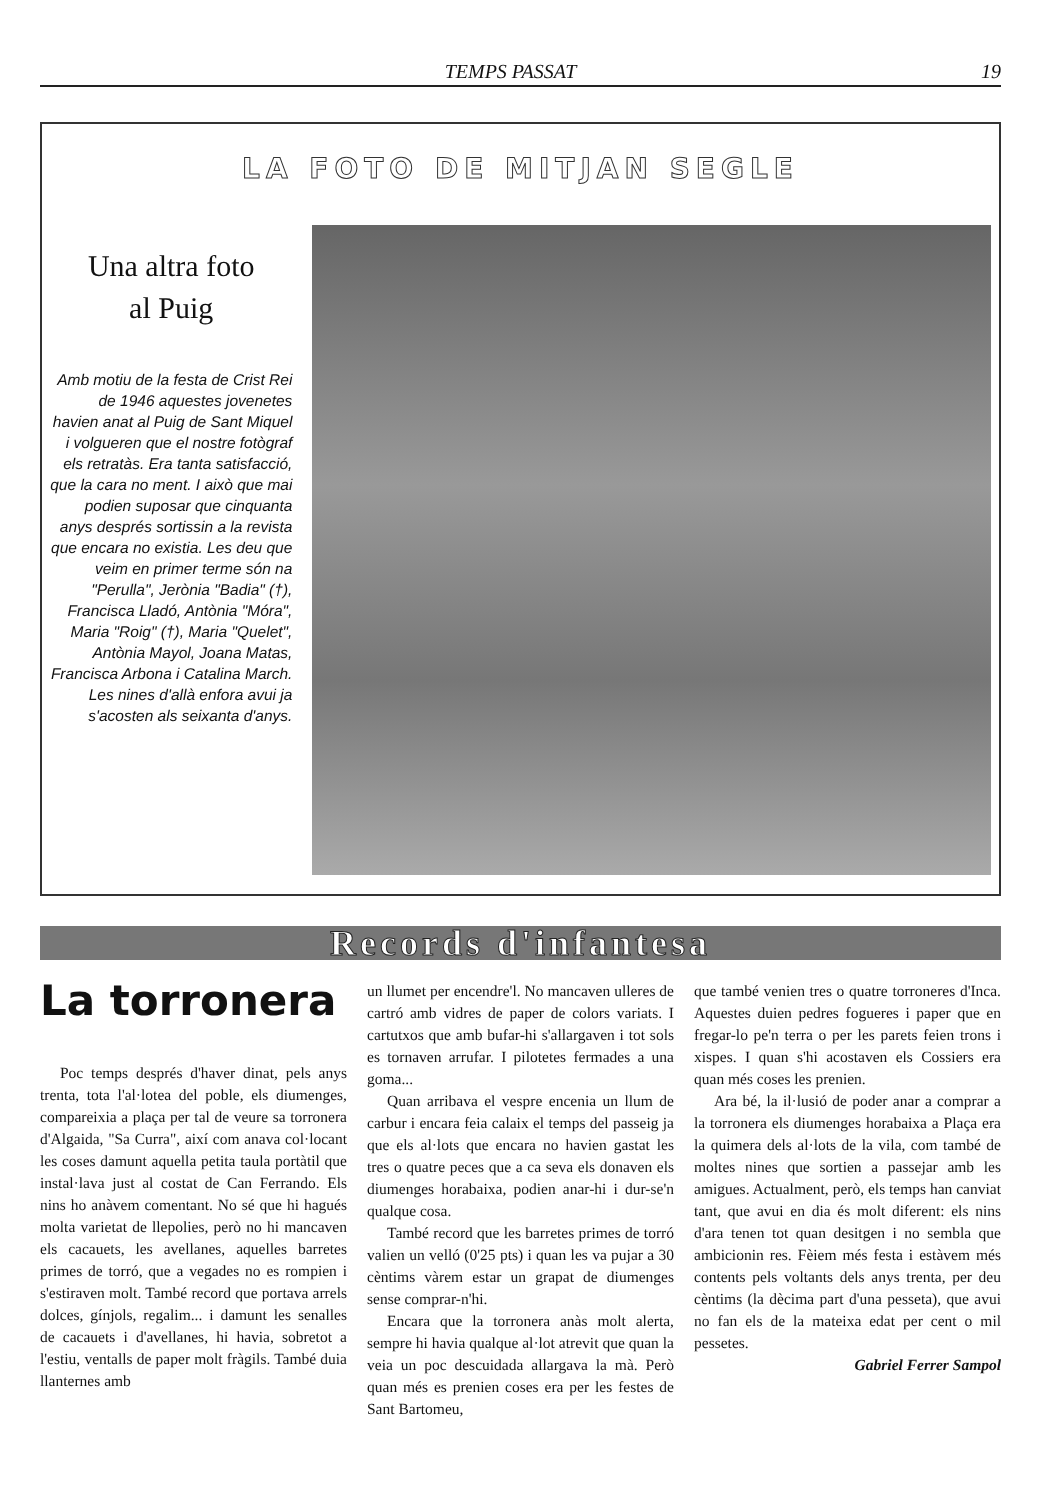TEMPS PASSAT 19
LA FOTO DE MITJAN SEGLE
Una altra foto
al Puig
Amb motiu de la festa de Crist Rei de 1946 aquestes jovenetes havien anat al Puig de Sant Miquel i volgueren que el nostre fotògraf els retratàs. Era tanta satisfacció, que la cara no ment. I això que mai podien suposar que cinquanta anys després sortissin a la revista que encara no existia. Les deu que veim en primer terme són na "Perulla", Jerònia "Badia" (†), Francisca Lladó, Antònia "Móra", Maria "Roig" (†), Maria "Quelet", Antònia Mayol, Joana Matas, Francisca Arbona i Catalina March. Les nines d'allà enfora avui ja s'acosten als seixanta d'anys.
Records d'infantesa
La torronera
Poc temps després d'haver dinat, pels anys trenta, tota l'al·lotea del poble, els diumenges, compareixia a plaça per tal de veure sa torronera d'Algaida, "Sa Curra", així com anava col·locant les coses damunt aquella petita taula portàtil que instal·lava just al costat de Can Ferrando. Els nins ho anàvem comentant. No sé que hi hagués molta varietat de llepolies, però no hi mancaven els cacauets, les avellanes, aquelles barretes primes de torró, que a vegades no es rompien i s'estiraven molt. També record que portava arrels dolces, gínjols, regalim... i damunt les senalles de cacauets i d'avellanes, hi havia, sobretot a l'estiu, ventalls de paper molt fràgils. També duia llanternes amb
un llumet per encendre'l. No mancaven ulleres de cartró amb vidres de paper de colors variats. I cartutxos que amb bufar-hi s'allargaven i tot sols es tornaven arrufar. I pilotetes fermades a una goma...
Quan arribava el vespre encenia un llum de carbur i encara feia calaix el temps del passeig ja que els al·lots que encara no havien gastat les tres o quatre peces que a ca seva els donaven els diumenges horabaixa, podien anar-hi i dur-se'n qualque cosa.
També record que les barretes primes de torró valien un velló (0'25 pts) i quan les va pujar a 30 cèntims vàrem estar un grapat de diumenges sense comprar-n'hi.
Encara que la torronera anàs molt alerta, sempre hi havia qualque al·lot atrevit que quan la veia un poc descuidada allargava la mà. Però quan més es prenien coses era per les festes de Sant Bartomeu,
que també venien tres o quatre torroneres d'Inca. Aquestes duien pedres fogueres i paper que en fregar-lo pe'n terra o per les parets feien trons i xispes. I quan s'hi acostaven els Cossiers era quan més coses les prenien.
Ara bé, la il·lusió de poder anar a comprar a la torronera els diumenges horabaixa a Plaça era la quimera dels al·lots de la vila, com també de moltes nines que sortien a passejar amb les amigues. Actualment, però, els temps han canviat tant, que avui en dia és molt diferent: els nins d'ara tenen tot quan desitgen i no sembla que ambicionin res. Fèiem més festa i estàvem més contents pels voltants dels anys trenta, per deu cèntims (la dècima part d'una pesseta), que avui no fan els de la mateixa edat per cent o mil pessetes.
Gabriel Ferrer Sampol